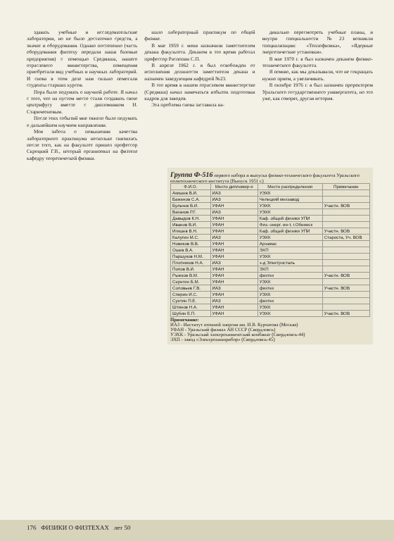здавать учебные и исследовательские лаборатории, но не было достаточно средств, а значит и оборудования. Однако постепенно (часть оборудования физтеху передали наши базовые предприятия) с помощью Средмаша, нашего отраслевого министерства, помещения приобретали вид учебных и научных лабораторий. И снова в этом деле нам сильно помогали студенты старших курсов.
Пора было подумать о научной работе. Я начал с того, что на пустом месте стали создавать свою центрифугу вместе с дипломником Н. Старичеоновым.
После этих событий мне тяжело было подумать о дальнейшем научном направлении.
Моя забота о повышении качества лабораторного практикума несколько снизилась после того, как на факультет пришел профессор Скроцкий Г.В., который организовал на физтехе кафедру теоретической физики.
шало лабораторный практикум по общей физике.
В мае 1959 г. меня назначили заместителем декана факультета. Деканом в это время работал профессор Распопин С.П.
В апреле 1962 г. я был освобожден от исполнения должности заместителя декана и назначен заведующим кафедрой №23.
В это время в нашем отраслевом министерстве (Средмаш) начал намечаться избыток подготовки кадров для заводов.
Эта проблема снова заставила на-
дикально пересмотреть учебные планы, и внутри специальности №23 возникли специализации: «Теплофизика», «Ядерные энергетические установки».
В мае 1970 г. я был назначен деканом физико-технического факультета.
Я помню, как мы доказывали, что не сокращать нужно прием, а увеличивать.
В октябре 1976 г. я был назначен проректором Уральского государственного университета, но это уже, как говорят, другая история.
Группа Ф-516
первого набора и выпуска физико-технического факультета Уральского политехнического института (Выпуск 1951 г.)
| Ф.И.О. | Место дипломир-я | Место распределения | Примечание |
| --- | --- | --- | --- |
| Акишев В.И. | ИАЗ | УЭХК | |
| Баженов С.А. | ИАЗ | Челецкий мехзавод | |
| Бульчев В.И. | УФАН | УЭХК | Участн. ВОВ |
| Ваганов Р.Г. | ИАЗ | УЭХК | |
| Давыдов К.Н. | УФАН | Каф. общей физики УПИ | |
| Иванов В.И. | УФАН | Физ.-энерг. ин-т, г.Обнинск | |
| Игишев В.Н. | УФАН | Каф. общей физики УПИ | Участн. ВОВ |
| Калугин М.С. | ИАЗ | УЭХК | Староста, Уч. ВОВ |
| Новиков В.В. | УФАН | Арзамас | |
| Ошев В.А. | УФАН | ЭХП | |
| Паршуков Н.М. | УФАН | УЭХК | |
| Плотников Н.А. | ИАЗ | з-д Электросталь | |
| Попов В.И. | УФАН | ЭХП | |
| Рыжков В.М. | УФАН | физтех | Участн. ВОВ |
| Серегин Б.М. | УФАН | УЭХК | |
| Соловьев Г.В. | ИАЗ | физтех | Участн. ВОВ |
| Спирин И.С. | УФАН | УЭХК | |
| Суетин П.Е. | ИАЗ | физтех | |
| Штинов Н.А. | УФАН | УЭХК | |
| Шубин Е.П. | УФАН | УЭХК | Участн. ВОВ |
Примечание:
ИАЗ - Институт атомной энергии им. И.В. Курчатова (Москва)
УФАН - Уральский филиал АН СССР (Свердловск)
УЭХК - Уральский электрохимический комбинат (Свердловск-44)
ЭХП - завод «Электрохимприбор» (Свердловск-45)
176 ФИЗИКИ О ФИЗТЕХАХ лет 50